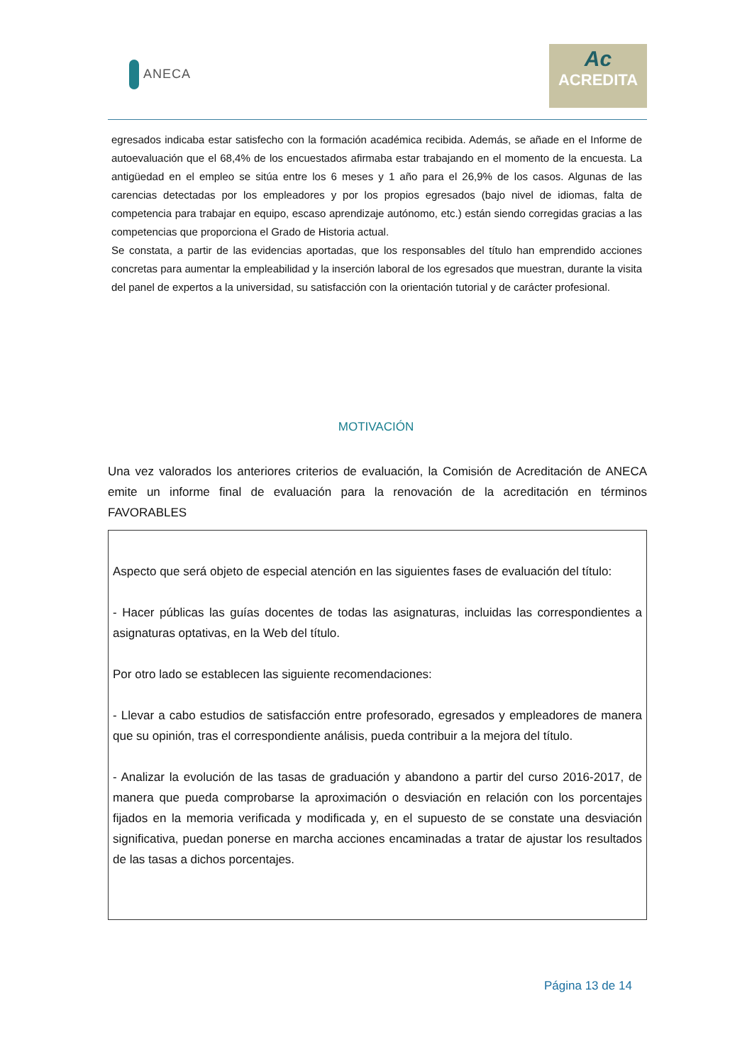ANECA
Ac
ACREDITA
egresados indicaba estar satisfecho con la formación académica recibida. Además, se añade en el Informe de autoevaluación que el 68,4% de los encuestados afirmaba estar trabajando en el momento de la encuesta. La antigüedad en el empleo se sitúa entre los 6 meses y 1 año para el 26,9% de los casos. Algunas de las carencias detectadas por los empleadores y por los propios egresados (bajo nivel de idiomas, falta de competencia para trabajar en equipo, escaso aprendizaje autónomo, etc.) están siendo corregidas gracias a las competencias que proporciona el Grado de Historia actual.
Se constata, a partir de las evidencias aportadas, que los responsables del título han emprendido acciones concretas para aumentar la empleabilidad y la inserción laboral de los egresados que muestran, durante la visita del panel de expertos a la universidad, su satisfacción con la orientación tutorial y de carácter profesional.
MOTIVACIÓN
Una vez valorados los anteriores criterios de evaluación, la Comisión de Acreditación de ANECA emite un informe final de evaluación para la renovación de la acreditación en términos FAVORABLES
Aspecto que será objeto de especial atención en las siguientes fases de evaluación del título:
- Hacer públicas las guías docentes de todas las asignaturas, incluidas las correspondientes a asignaturas optativas, en la Web del título.
Por otro lado se establecen las siguiente recomendaciones:
- Llevar a cabo estudios de satisfacción entre profesorado, egresados y empleadores de manera que su opinión, tras el correspondiente análisis, pueda contribuir a la mejora del título.
- Analizar la evolución de las tasas de graduación y abandono a partir del curso 2016-2017, de manera que pueda comprobarse la aproximación o desviación en relación con los porcentajes fijados en la memoria verificada y modificada y, en el supuesto de se constate una desviación significativa, puedan ponerse en marcha acciones encaminadas a tratar de ajustar los resultados de las tasas a dichos porcentajes.
Página 13 de 14